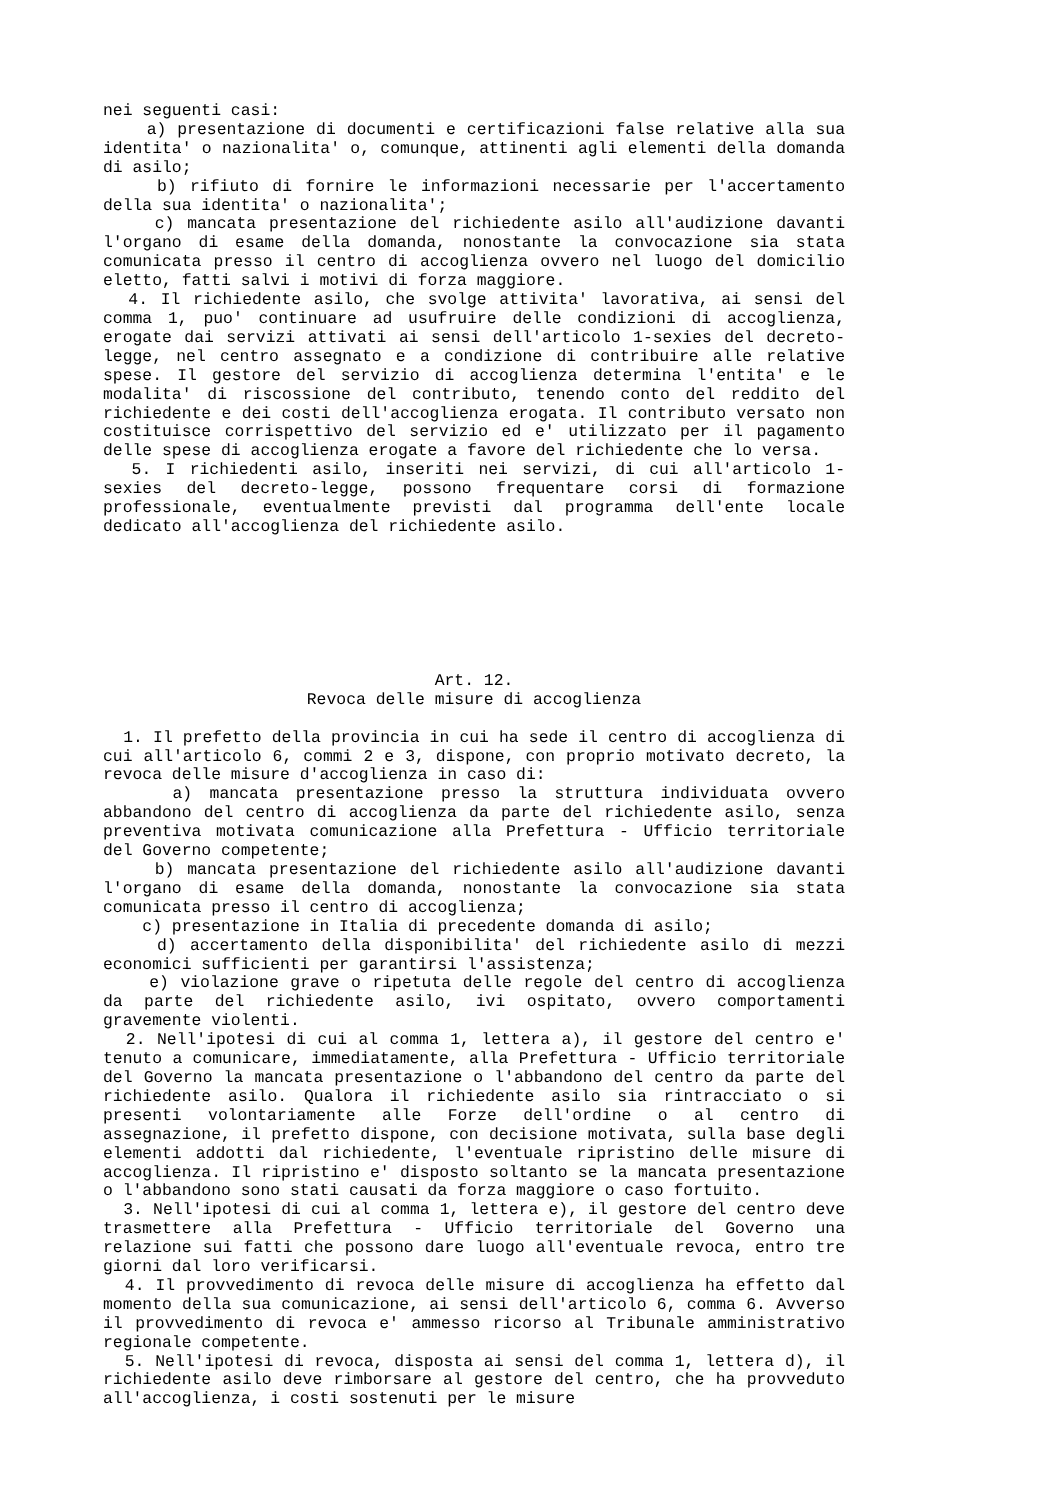nei seguenti casi:
a) presentazione di documenti e certificazioni false relative alla sua identita' o nazionalita' o, comunque, attinenti agli elementi della domanda di asilo;
b) rifiuto di fornire le informazioni necessarie per l'accertamento della sua identita' o nazionalita';
c) mancata presentazione del richiedente asilo all'audizione davanti l'organo di esame della domanda, nonostante la convocazione sia stata comunicata presso il centro di accoglienza ovvero nel luogo del domicilio eletto, fatti salvi i motivi di forza maggiore.
4. Il richiedente asilo, che svolge attivita' lavorativa, ai sensi del comma 1, puo' continuare ad usufruire delle condizioni di accoglienza, erogate dai servizi attivati ai sensi dell'articolo 1-sexies del decreto-legge, nel centro assegnato e a condizione di contribuire alle relative spese. Il gestore del servizio di accoglienza determina l'entita' e le modalita' di riscossione del contributo, tenendo conto del reddito del richiedente e dei costi dell'accoglienza erogata. Il contributo versato non costituisce corrispettivo del servizio ed e' utilizzato per il pagamento delle spese di accoglienza erogate a favore del richiedente che lo versa.
5. I richiedenti asilo, inseriti nei servizi, di cui all'articolo 1-sexies del decreto-legge, possono frequentare corsi di formazione professionale, eventualmente previsti dal programma dell'ente locale dedicato all'accoglienza del richiedente asilo.
Art. 12.
Revoca delle misure di accoglienza
1. Il prefetto della provincia in cui ha sede il centro di accoglienza di cui all'articolo 6, commi 2 e 3, dispone, con proprio motivato decreto, la revoca delle misure d'accoglienza in caso di:
a) mancata presentazione presso la struttura individuata ovvero abbandono del centro di accoglienza da parte del richiedente asilo, senza preventiva motivata comunicazione alla Prefettura - Ufficio territoriale del Governo competente;
b) mancata presentazione del richiedente asilo all'audizione davanti l'organo di esame della domanda, nonostante la convocazione sia stata comunicata presso il centro di accoglienza;
c) presentazione in Italia di precedente domanda di asilo;
d) accertamento della disponibilita' del richiedente asilo di mezzi economici sufficienti per garantirsi l'assistenza;
e) violazione grave o ripetuta delle regole del centro di accoglienza da parte del richiedente asilo, ivi ospitato, ovvero comportamenti gravemente violenti.
2. Nell'ipotesi di cui al comma 1, lettera a), il gestore del centro e' tenuto a comunicare, immediatamente, alla Prefettura - Ufficio territoriale del Governo la mancata presentazione o l'abbandono del centro da parte del richiedente asilo. Qualora il richiedente asilo sia rintracciato o si presenti volontariamente alle Forze dell'ordine o al centro di assegnazione, il prefetto dispone, con decisione motivata, sulla base degli elementi addotti dal richiedente, l'eventuale ripristino delle misure di accoglienza. Il ripristino e' disposto soltanto se la mancata presentazione o l'abbandono sono stati causati da forza maggiore o caso fortuito.
3. Nell'ipotesi di cui al comma 1, lettera e), il gestore del centro deve trasmettere alla Prefettura - Ufficio territoriale del Governo una relazione sui fatti che possono dare luogo all'eventuale revoca, entro tre giorni dal loro verificarsi.
4. Il provvedimento di revoca delle misure di accoglienza ha effetto dal momento della sua comunicazione, ai sensi dell'articolo 6, comma 6. Avverso il provvedimento di revoca e' ammesso ricorso al Tribunale amministrativo regionale competente.
5. Nell'ipotesi di revoca, disposta ai sensi del comma 1, lettera d), il richiedente asilo deve rimborsare al gestore del centro, che ha provveduto all'accoglienza, i costi sostenuti per le misure